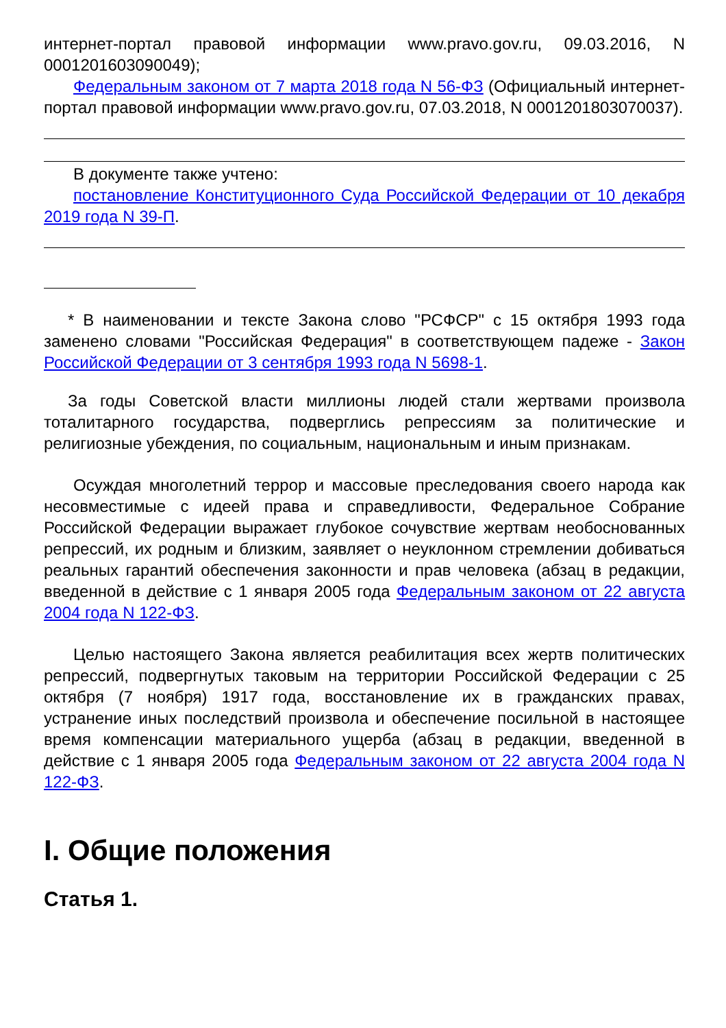интернет-портал правовой информации www.pravo.gov.ru, 09.03.2016, N 0001201603090049);
Федеральным законом от 7 марта 2018 года N 56-ФЗ (Официальный интернет-портал правовой информации www.pravo.gov.ru, 07.03.2018, N 0001201803070037).
В документе также учтено:
постановление Конституционного Суда Российской Федерации от 10 декабря 2019 года N 39-П.
* В наименовании и тексте Закона слово "РСФСР" с 15 октября 1993 года заменено словами "Российская Федерация" в соответствующем падеже - Закон Российской Федерации от 3 сентября 1993 года N 5698-1.
За годы Советской власти миллионы людей стали жертвами произвола тоталитарного государства, подверглись репрессиям за политические и религиозные убеждения, по социальным, национальным и иным признакам.
Осуждая многолетний террор и массовые преследования своего народа как несовместимые с идеей права и справедливости, Федеральное Собрание Российской Федерации выражает глубокое сочувствие жертвам необоснованных репрессий, их родным и близким, заявляет о неуклонном стремлении добиваться реальных гарантий обеспечения законности и прав человека (абзац в редакции, введенной в действие с 1 января 2005 года Федеральным законом от 22 августа 2004 года N 122-ФЗ.
Целью настоящего Закона является реабилитация всех жертв политических репрессий, подвергнутых таковым на территории Российской Федерации с 25 октября (7 ноября) 1917 года, восстановление их в гражданских правах, устранение иных последствий произвола и обеспечение посильной в настоящее время компенсации материального ущерба (абзац в редакции, введенной в действие с 1 января 2005 года Федеральным законом от 22 августа 2004 года N 122-ФЗ.
I. Общие положения
Статья 1.